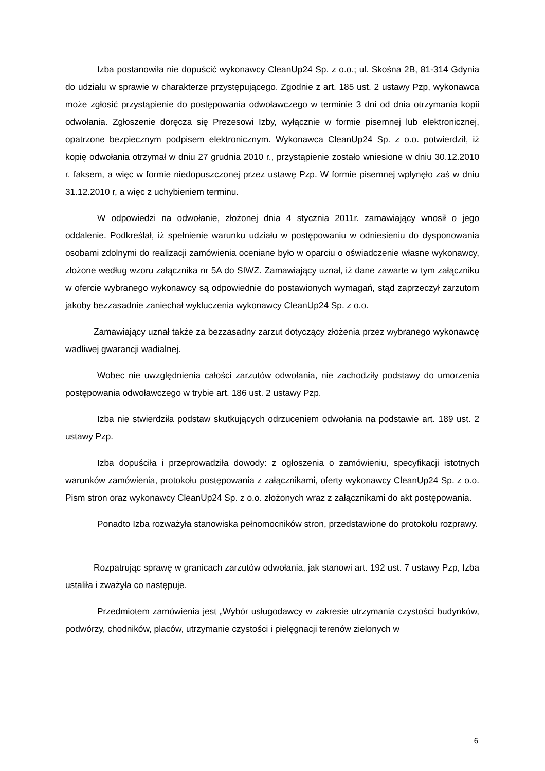Izba postanowiła nie dopuścić wykonawcy CleanUp24 Sp. z o.o.; ul. Skośna 2B, 81-314 Gdynia do udziału w sprawie w charakterze przystępującego. Zgodnie z art. 185 ust. 2 ustawy Pzp, wykonawca może zgłosić przystąpienie do postępowania odwoławczego w terminie 3 dni od dnia otrzymania kopii odwołania. Zgłoszenie doręcza się Prezesowi Izby, wyłącznie w formie pisemnej lub elektronicznej, opatrzone bezpiecznym podpisem elektronicznym. Wykonawca CleanUp24 Sp. z o.o. potwierdził, iż kopię odwołania otrzymał w dniu 27 grudnia 2010 r., przystąpienie zostało wniesione w dniu 30.12.2010 r. faksem, a więc w formie niedopuszczonej przez ustawę Pzp. W formie pisemnej wpłynęło zaś w dniu 31.12.2010 r, a więc z uchybieniem terminu.
W odpowiedzi na odwołanie, złożonej dnia 4 stycznia 2011r. zamawiający wnosił o jego oddalenie. Podkreślał, iż spełnienie warunku udziału w postępowaniu w odniesieniu do dysponowania osobami zdolnymi do realizacji zamówienia oceniane było w oparciu o oświadczenie własne wykonawcy, złożone według wzoru załącznika nr 5A do SIWZ. Zamawiający uznał, iż dane zawarte w tym załączniku w ofercie wybranego wykonawcy są odpowiednie do postawionych wymagań, stąd zaprzeczył zarzutom jakoby bezzasadnie zaniechał wykluczenia wykonawcy CleanUp24 Sp. z o.o.
Zamawiający uznał także za bezzasadny zarzut dotyczący złożenia przez wybranego wykonawcę wadliwej gwarancji wadialnej.
Wobec nie uwzględnienia całości zarzutów odwołania, nie zachodziły podstawy do umorzenia postępowania odwoławczego w trybie art. 186 ust. 2 ustawy Pzp.
Izba nie stwierdziła podstaw skutkujących odrzuceniem odwołania na podstawie art. 189 ust. 2 ustawy Pzp.
Izba dopuściła i przeprowadziła dowody: z ogłoszenia o zamówieniu, specyfikacji istotnych warunków zamówienia, protokołu postępowania z załącznikami, oferty wykonawcy CleanUp24 Sp. z o.o. Pism stron oraz wykonawcy CleanUp24 Sp. z o.o. złożonych wraz z załącznikami do akt postępowania.
Ponadto Izba rozważyła stanowiska pełnomocników stron, przedstawione do protokołu rozprawy.
Rozpatrując sprawę w granicach zarzutów odwołania, jak stanowi art. 192 ust. 7 ustawy Pzp, Izba ustaliła i zważyła co następuje.
Przedmiotem zamówienia jest „Wybór usługodawcy w zakresie utrzymania czystości budynków, podwórzy, chodników, placów, utrzymanie czystości i pielęgnacji terenów zielonych w
6